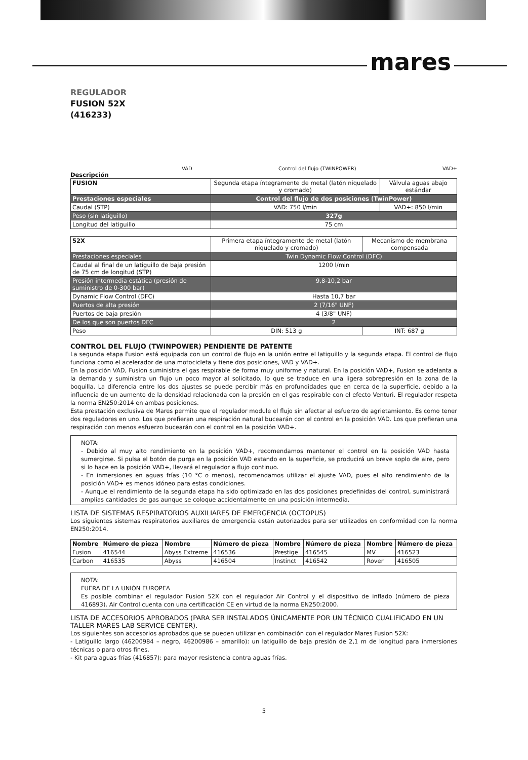mares
REGULADOR
FUSION 52X
(416233)
VAD Control del flujo (TWINPOWER) VAD+
Descripción
| FUSION | Segunda etapa íntegramente de metal (latón niquelado y cromado) | Válvula aguas abajo estándar |
| Prestaciones especiales | Control del flujo de dos posiciones (TwinPower) | |
| Caudal (STP) | VAD: 750 l/min | VAD+: 850 l/min |
| Peso (sin latiguillo) | 327g | |
| Longitud del latiguillo | 75 cm | |
| 52X | Primera etapa íntegramente de metal (latón niquelado y cromado) | Mecanismo de membrana compensada |
| Prestaciones especiales | Twin Dynamic Flow Control (DFC) | |
| Caudal al final de un latiguillo de baja presión de 75 cm de longitud (STP) | 1200 l/min | |
| Presión intermedia estática (presión de suministro de 0-300 bar) | 9,8-10,2 bar | |
| Dynamic Flow Control (DFC) | Hasta 10,7 bar | |
| Puertos de alta presión | 2 (7/16" UNF) | |
| Puertos de baja presión | 4 (3/8" UNF) | |
| De los que son puertos DFC | 2 | |
| Peso | DIN: 513 g | INT: 687 g |
CONTROL DEL FLUJO (TWINPOWER) PENDIENTE DE PATENTE
La segunda etapa Fusion está equipada con un control de flujo en la unión entre el latiguillo y la segunda etapa. El control de flujo funciona como el acelerador de una motocicleta y tiene dos posiciones, VAD y VAD+.
En la posición VAD, Fusion suministra el gas respirable de forma muy uniforme y natural. En la posición VAD+, Fusion se adelanta a la demanda y suministra un flujo un poco mayor al solicitado, lo que se traduce en una ligera sobrepresión en la zona de la boquilla. La diferencia entre los dos ajustes se puede percibir más en profundidades que en cerca de la superficie, debido a la influencia de un aumento de la densidad relacionada con la presión en el gas respirable con el efecto Venturi. El regulador respeta la norma EN250:2014 en ambas posiciones.
Esta prestación exclusiva de Mares permite que el regulador module el flujo sin afectar al esfuerzo de agrietamiento. Es como tener dos reguladores en uno. Los que prefieran una respiración natural bucearán con el control en la posición VAD. Los que prefieran una respiración con menos esfuerzo bucearán con el control en la posición VAD+.
NOTA:
- Debido al muy alto rendimiento en la posición VAD+, recomendamos mantener el control en la posición VAD hasta sumergirse. Si pulsa el botón de purga en la posición VAD estando en la superficie, se producirá un breve soplo de aire, pero si lo hace en la posición VAD+, llevará el regulador a flujo continuo.
- En inmersiones en aguas frías (10 °C o menos), recomendamos utilizar el ajuste VAD, pues el alto rendimiento de la posición VAD+ es menos idóneo para estas condiciones.
- Aunque el rendimiento de la segunda etapa ha sido optimizado en las dos posiciones predefinidas del control, suministrará amplias cantidades de gas aunque se coloque accidentalmente en una posición intermedia.
LISTA DE SISTEMAS RESPIRATORIOS AUXILIARES DE EMERGENCIA (OCTOPUS)
Los siguientes sistemas respiratorios auxiliares de emergencia están autorizados para ser utilizados en conformidad con la norma EN250:2014.
| Nombre | Número de pieza | Nombre | Número de pieza | Nombre | Número de pieza | Nombre | Número de pieza |
| --- | --- | --- | --- | --- | --- | --- | --- |
| Fusion | 416544 | Abyss Extreme | 416536 | Prestige | 416545 | MV | 416523 |
| Carbon | 416535 | Abyss | 416504 | Instinct | 416542 | Rover | 416505 |
NOTA:
FUERA DE LA UNIÓN EUROPEA
Es posible combinar el regulador Fusion 52X con el regulador Air Control y el dispositivo de inflado (número de pieza 416893). Air Control cuenta con una certificación CE en virtud de la norma EN250:2000.
LISTA DE ACCESORIOS APROBADOS (PARA SER INSTALADOS ÚNICAMENTE POR UN TÉCNICO CUALIFICADO EN UN TALLER MARES LAB SERVICE CENTER).
Los siguientes son accesorios aprobados que se pueden utilizar en combinación con el regulador Mares Fusion 52X:
- Latiguillo largo (46200984 – negro, 46200986 – amarillo): un latiguillo de baja presión de 2,1 m de longitud para inmersiones técnicas o para otros fines.
- Kit para aguas frías (416857): para mayor resistencia contra aguas frías.
5